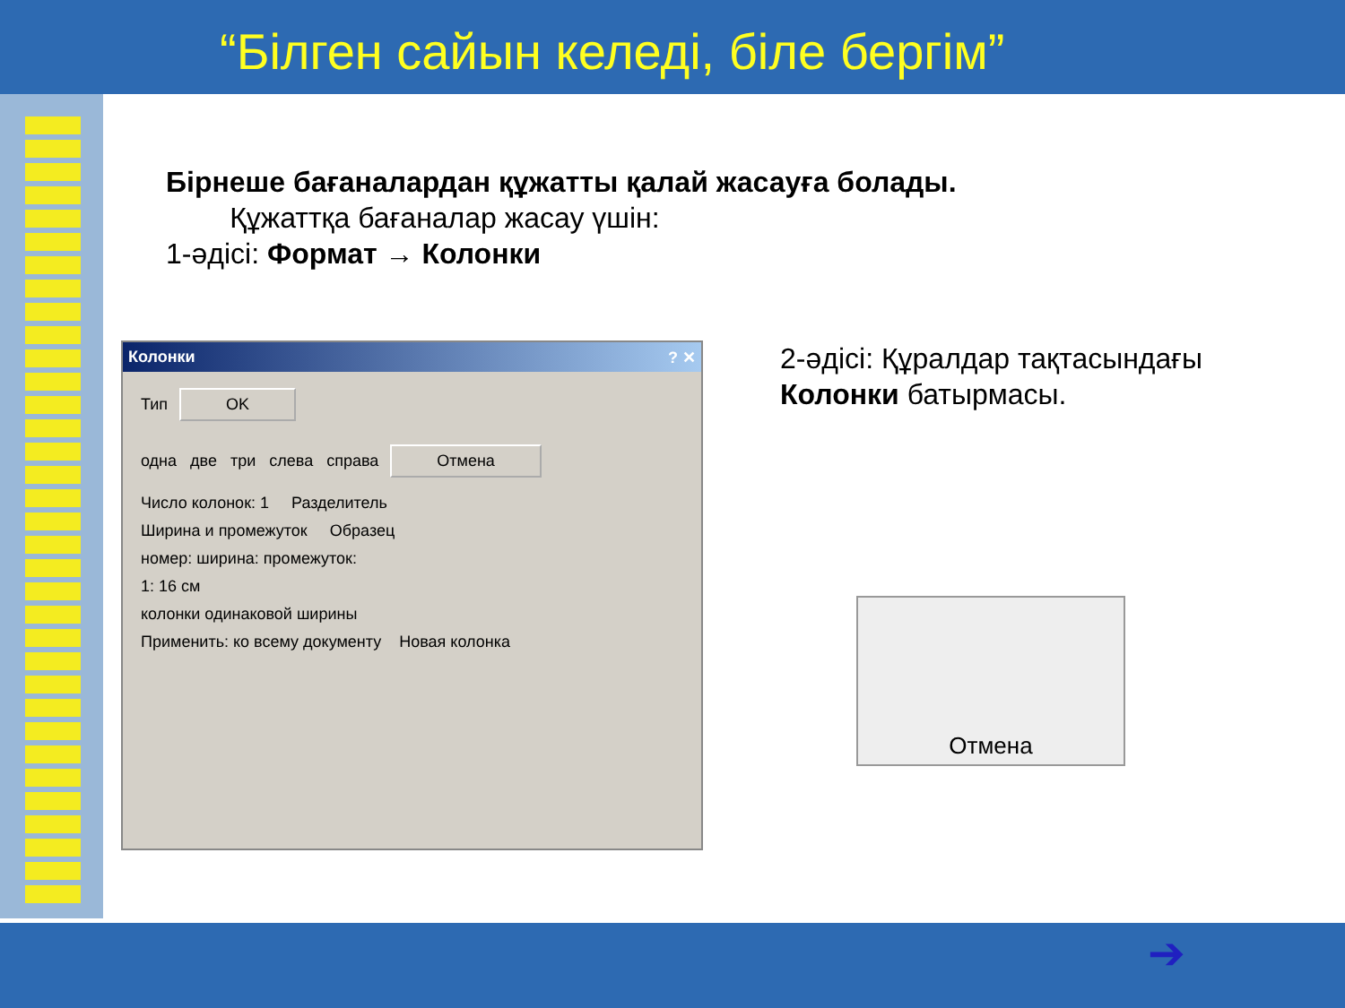“Білген сайын келеді, біле бергім”
Бірнеше бағаналардан құжатты қалай жасауға болады.
Құжаттқа бағаналар жасау үшін:
1-әдісі: Формат → Колонки
Колонки ? ✕
Тип OK
одна две три слева справа Отмена
Число колонок: 1 Разделитель
Ширина и промежуток Образец
номер: ширина: промежуток:
1: 16 см
колонки одинаковой ширины
Применить: ко всему документу Новая колонка
2-әдісі: Құралдар тақтасындағы
Колонки батырмасы.
Отмена
➔